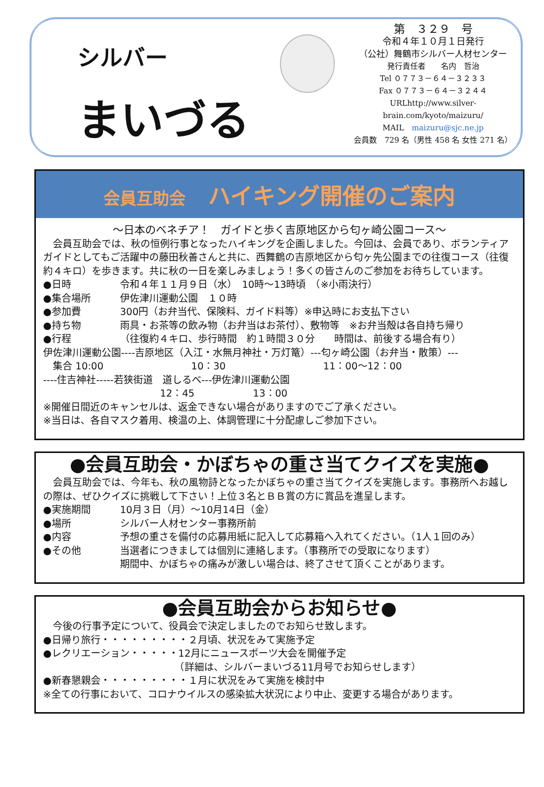シルバー
まいづる
第　３２９　号
令和４年１０月１日発行
（公社）舞鶴市シルバー人材センター
発行責任者　　名内　哲治
Tel ０７７３－６４－３２３３
Fax ０７７３－６４－３２４４
URLhttp://www.silver-brain.com/kyoto/maizuru/
MAIL　maizuru@sjc.ne.jp
会員数　729 名（男性 458 名 女性 271 名）
会員互助会　ハイキング開催のご案内
～日本のベネチア！　ガイドと歩く吉原地区から匂ヶ崎公園コース～
　会員互助会では、秋の恒例行事となったハイキングを企画しました。今回は、会員であり、ボランティアガイドとしてもご活躍中の藤田秋善さんと共に、西舞鶴の吉原地区から匂ヶ先公園までの往復コース（往復約４キロ）を歩きます。共に秋の一日を楽しみましょう！多くの皆さんのご参加をお待ちしています。
●日時 令和４年１１月９日（水）　10時～13時頃　（※小雨決行）
●集合場所 伊佐津川運動公園　１０時
●参加費 300円（お弁当代、保険料、ガイド料等）※申込時にお支払下さい
●持ち物 雨具・お茶等の飲み物（お弁当はお茶付）、敷物等　※お弁当殻は各自持ち帰り
●行程 （往復約４キロ、歩行時間　約１時間３０分　　時間は、前後する場合有り）
伊佐津川運動公園----吉原地区（入江・水無月神社・万灯篭）---匂ヶ崎公園（お弁当・散策）---
　集合 10:00　　　　　　　　　10：30　　　　　　　　　　11：00～12：00
----住吉神社-----若狭街道　道しるべ---伊佐津川運動公園
　　　　　　　　　　　　12：45　　　　　　13：00
※開催日間近のキャンセルは、返金できない場合がありますのでご了承ください。
※当日は、各自マスク着用、検温の上、体調管理に十分配慮しご参加下さい。
●会員互助会・かぼちゃの重さ当てクイズを実施●
　会員互助会では、今年も、秋の風物詩となったかぼちゃの重さ当てクイズを実施します。事務所へお越しの際は、ぜひクイズに挑戦して下さい！上位３名とＢＢ賞の方に賞品を進呈します。
●実施期間 10月３日（月）～10月14日（金）
●場所 シルバー人材センター事務所前
●内容 予想の重さを備付の応募用紙に記入して応募箱へ入れてください。（1人１回のみ）
●その他 当選者につきましては個別に連絡します。（事務所での受取になります）
期間中、かぼちゃの痛みが激しい場合は、終了させて頂くことがあります。
●会員互助会からお知らせ●
　今後の行事予定について、役員会で決定しましたのでお知らせ致します。
●日帰り旅行・・・・・・・・・２月頃、状況をみて実施予定
●レクリエーション・・・・・12月にニュースポーツ大会を開催予定
　　　　　　　　　　　　　　（詳細は、シルバーまいづる11月号でお知らせします）
●新春懇親会・・・・・・・・・１月に状況をみて実施を検討中
※全ての行事において、コロナウイルスの感染拡大状況により中止、変更する場合があります。